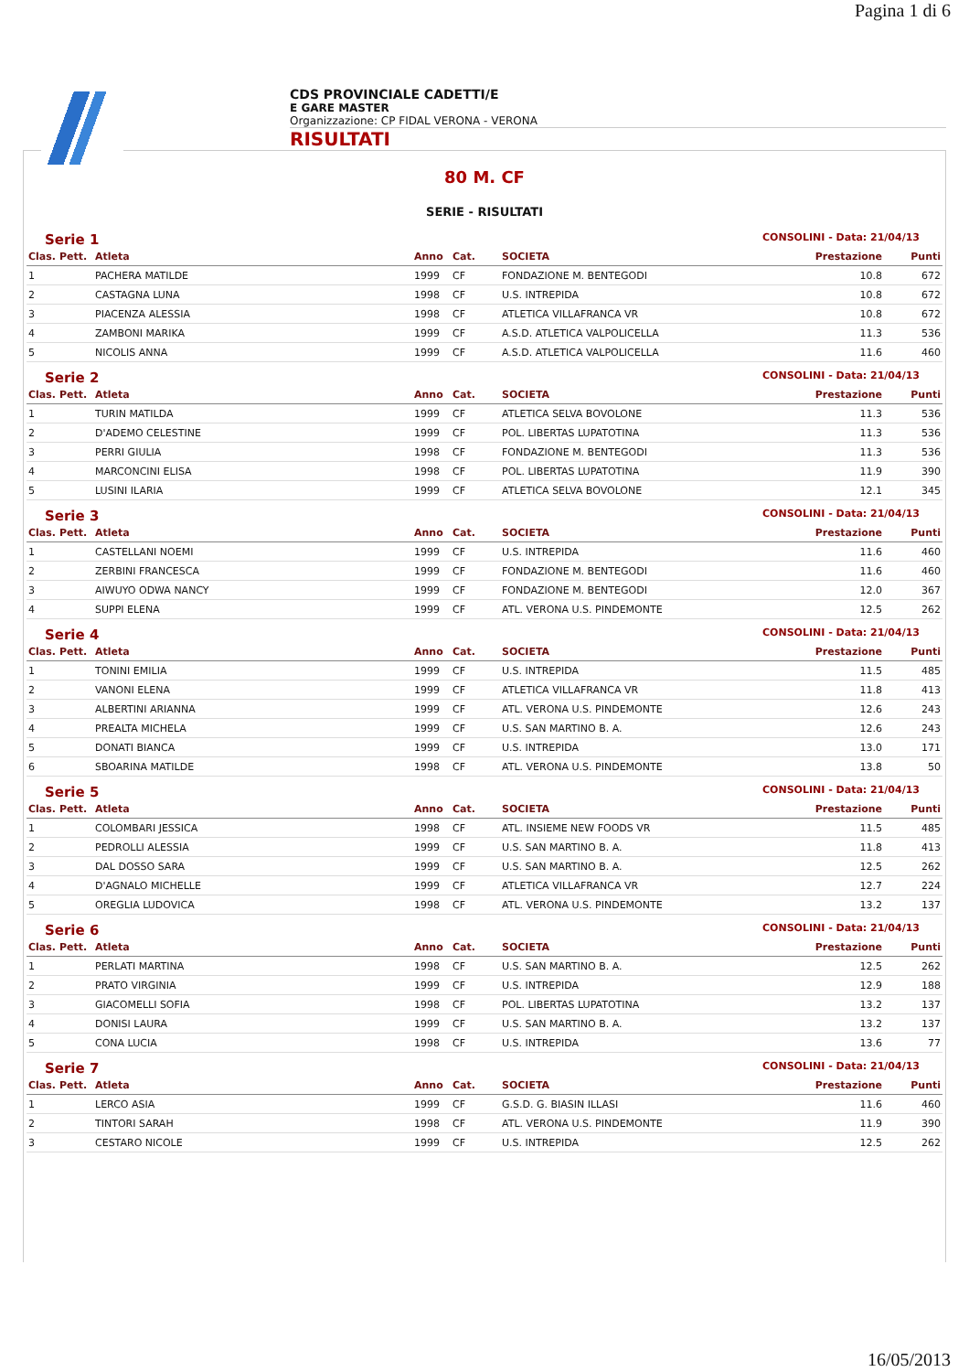Pagina 1 di 6
CDS PROVINCIALE CADETTI/E
E GARE MASTER
Organizzazione: CP FIDAL VERONA - VERONA
RISULTATI
80 M. CF
SERIE - RISULTATI
Serie 1 CONSOLINI - Data: 21/04/13
| Clas. | Pett. | Atleta | Anno | Cat. | SOCIETA | Prestazione | Punti |
| --- | --- | --- | --- | --- | --- | --- | --- |
| 1 | | PACHERA MATILDE | 1999 | CF | FONDAZIONE M. BENTEGODI | 10.8 | 672 |
| 2 | | CASTAGNA LUNA | 1998 | CF | U.S. INTREPIDA | 10.8 | 672 |
| 3 | | PIACENZA ALESSIA | 1998 | CF | ATLETICA VILLAFRANCA VR | 10.8 | 672 |
| 4 | | ZAMBONI MARIKA | 1999 | CF | A.S.D. ATLETICA VALPOLICELLA | 11.3 | 536 |
| 5 | | NICOLIS ANNA | 1999 | CF | A.S.D. ATLETICA VALPOLICELLA | 11.6 | 460 |
Serie 2 CONSOLINI - Data: 21/04/13
| Clas. | Pett. | Atleta | Anno | Cat. | SOCIETA | Prestazione | Punti |
| --- | --- | --- | --- | --- | --- | --- | --- |
| 1 | | TURIN MATILDA | 1999 | CF | ATLETICA SELVA BOVOLONE | 11.3 | 536 |
| 2 | | D'ADEMO CELESTINE | 1999 | CF | POL. LIBERTAS LUPATOTINA | 11.3 | 536 |
| 3 | | PERRI GIULIA | 1998 | CF | FONDAZIONE M. BENTEGODI | 11.3 | 536 |
| 4 | | MARCONCINI ELISA | 1998 | CF | POL. LIBERTAS LUPATOTINA | 11.9 | 390 |
| 5 | | LUSINI ILARIA | 1999 | CF | ATLETICA SELVA BOVOLONE | 12.1 | 345 |
Serie 3 CONSOLINI - Data: 21/04/13
| Clas. | Pett. | Atleta | Anno | Cat. | SOCIETA | Prestazione | Punti |
| --- | --- | --- | --- | --- | --- | --- | --- |
| 1 | | CASTELLANI NOEMI | 1999 | CF | U.S. INTREPIDA | 11.6 | 460 |
| 2 | | ZERBINI FRANCESCA | 1999 | CF | FONDAZIONE M. BENTEGODI | 11.6 | 460 |
| 3 | | AIWUYO ODWA NANCY | 1999 | CF | FONDAZIONE M. BENTEGODI | 12.0 | 367 |
| 4 | | SUPPI ELENA | 1999 | CF | ATL. VERONA U.S. PINDEMONTE | 12.5 | 262 |
Serie 4 CONSOLINI - Data: 21/04/13
| Clas. | Pett. | Atleta | Anno | Cat. | SOCIETA | Prestazione | Punti |
| --- | --- | --- | --- | --- | --- | --- | --- |
| 1 | | TONINI EMILIA | 1999 | CF | U.S. INTREPIDA | 11.5 | 485 |
| 2 | | VANONI ELENA | 1999 | CF | ATLETICA VILLAFRANCA VR | 11.8 | 413 |
| 3 | | ALBERTINI ARIANNA | 1999 | CF | ATL. VERONA U.S. PINDEMONTE | 12.6 | 243 |
| 4 | | PREALTA MICHELA | 1999 | CF | U.S. SAN MARTINO B. A. | 12.6 | 243 |
| 5 | | DONATI BIANCA | 1999 | CF | U.S. INTREPIDA | 13.0 | 171 |
| 6 | | SBOARINA MATILDE | 1998 | CF | ATL. VERONA U.S. PINDEMONTE | 13.8 | 50 |
Serie 5 CONSOLINI - Data: 21/04/13
| Clas. | Pett. | Atleta | Anno | Cat. | SOCIETA | Prestazione | Punti |
| --- | --- | --- | --- | --- | --- | --- | --- |
| 1 | | COLOMBARI JESSICA | 1998 | CF | ATL. INSIEME NEW FOODS VR | 11.5 | 485 |
| 2 | | PEDROLLI ALESSIA | 1999 | CF | U.S. SAN MARTINO B. A. | 11.8 | 413 |
| 3 | | DAL DOSSO SARA | 1999 | CF | U.S. SAN MARTINO B. A. | 12.5 | 262 |
| 4 | | D'AGNALO MICHELLE | 1999 | CF | ATLETICA VILLAFRANCA VR | 12.7 | 224 |
| 5 | | OREGLIA LUDOVICA | 1998 | CF | ATL. VERONA U.S. PINDEMONTE | 13.2 | 137 |
Serie 6 CONSOLINI - Data: 21/04/13
| Clas. | Pett. | Atleta | Anno | Cat. | SOCIETA | Prestazione | Punti |
| --- | --- | --- | --- | --- | --- | --- | --- |
| 1 | | PERLATI MARTINA | 1998 | CF | U.S. SAN MARTINO B. A. | 12.5 | 262 |
| 2 | | PRATO VIRGINIA | 1999 | CF | U.S. INTREPIDA | 12.9 | 188 |
| 3 | | GIACOMELLI SOFIA | 1998 | CF | POL. LIBERTAS LUPATOTINA | 13.2 | 137 |
| 4 | | DONISI LAURA | 1999 | CF | U.S. SAN MARTINO B. A. | 13.2 | 137 |
| 5 | | CONA LUCIA | 1998 | CF | U.S. INTREPIDA | 13.6 | 77 |
Serie 7 CONSOLINI - Data: 21/04/13
| Clas. | Pett. | Atleta | Anno | Cat. | SOCIETA | Prestazione | Punti |
| --- | --- | --- | --- | --- | --- | --- | --- |
| 1 | | LERCO ASIA | 1999 | CF | G.S.D. G. BIASIN ILLASI | 11.6 | 460 |
| 2 | | TINTORI SARAH | 1998 | CF | ATL. VERONA U.S. PINDEMONTE | 11.9 | 390 |
| 3 | | CESTARO NICOLE | 1999 | CF | U.S. INTREPIDA | 12.5 | 262 |
16/05/2013